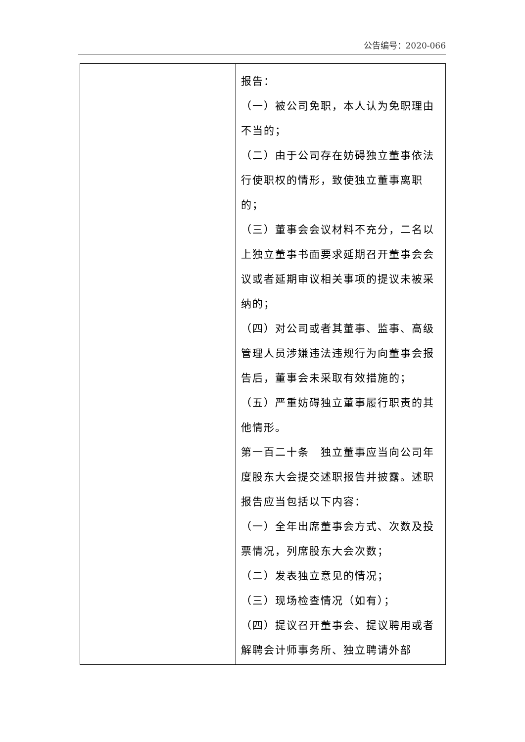公告编号：2020-066
| | 报告： （一）被公司免职，本人认为免职理由不当的； （二）由于公司存在妨碍独立董事依法行使职权的情形，致使独立董事离职的； （三）董事会会议材料不充分，二名以上独立董事书面要求延期召开董事会会议或者延期审议相关事项的提议未被采纳的； （四）对公司或者其董事、监事、高级管理人员涉嫌违法违规行为向董事会报告后，董事会未采取有效措施的； （五）严重妨碍独立董事履行职责的其他情形。 第一百二十条 独立董事应当向公司年度股东大会提交述职报告并披露。述职报告应当包括以下内容： （一）全年出席董事会方式、次数及投票情况，列席股东大会次数； （二）发表独立意见的情况； （三）现场检查情况（如有）； （四）提议召开董事会、提议聘用或者解聘会计师事务所、独立聘请外部 |